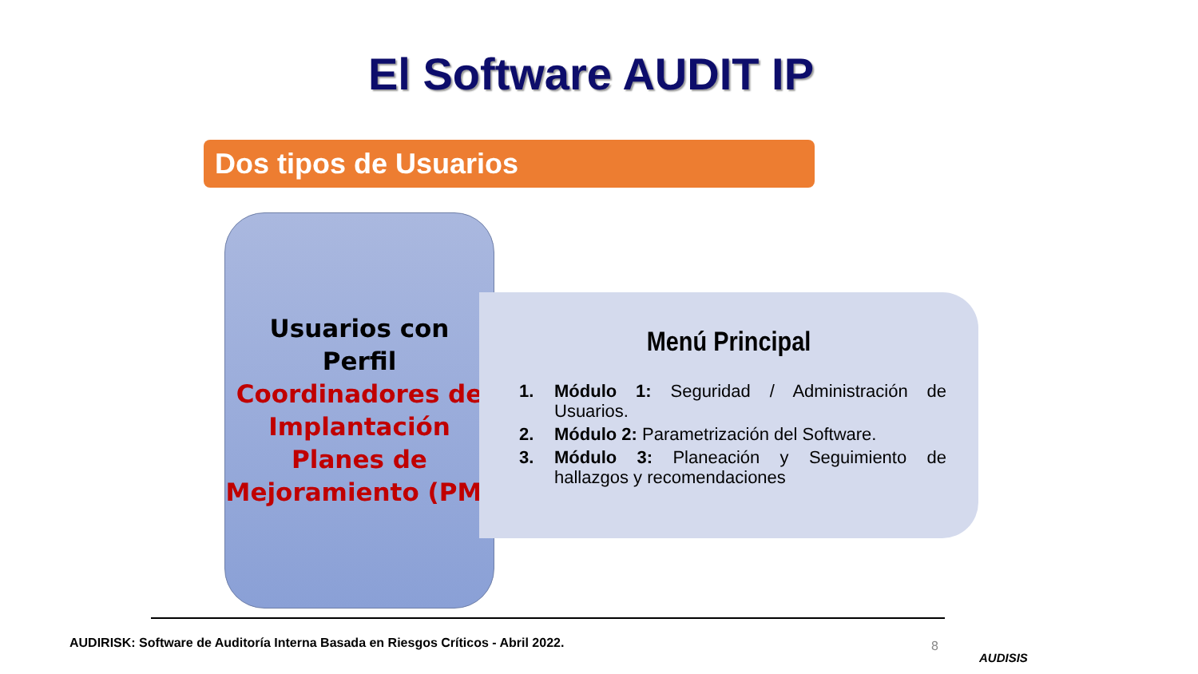El Software AUDIT IP
Dos tipos de Usuarios
Usuarios con
Perfil
Coordinadores de Implantación Planes de Mejoramiento (PM)
Menú Principal
1. Módulo 1: Seguridad / Administración de Usuarios.
2. Módulo 2: Parametrización del Software.
3. Módulo 3: Planeación y Seguimiento de hallazgos y recomendaciones
AUDIRISK: Software de Auditoría Interna Basada en Riesgos Críticos - Abril 2022.
8
AUDISIS